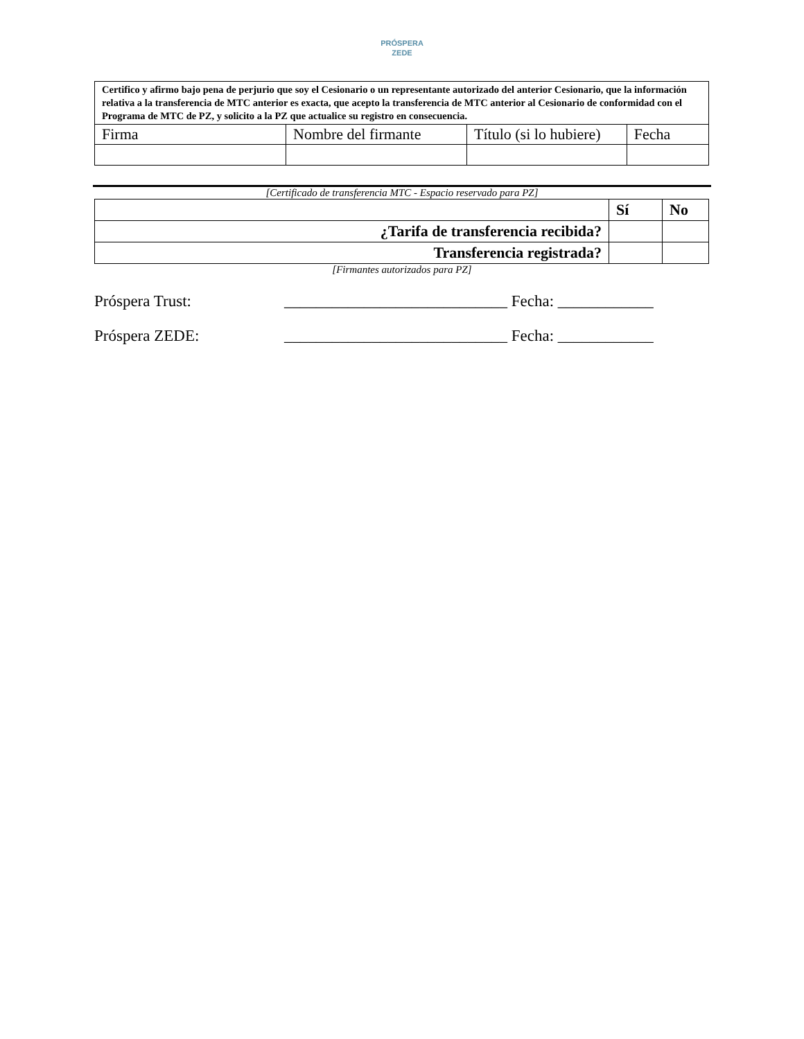PRÓSPERA
ZEDE
| Certifico y afirmo bajo pena de perjurio que soy el Cesionario o un representante autorizado del anterior Cesionario, que la información relativa a la transferencia de MTC anterior es exacta, que acepto la transferencia de MTC anterior al Cesionario de conformidad con el Programa de MTC de PZ, y solicito a la PZ que actualice su registro en consecuencia. | | | |
| Firma | Nombre del firmante | Título (si lo hubiere) | Fecha |
[Certificado de transferencia MTC - Espacio reservado para PZ]
| | Sí | No |
| ¿Tarifa de transferencia recibida? | | |
| Transferencia registrada? | | |
[Firmantes autorizados para PZ]
Próspera Trust: ____________________________ Fecha: ____________
Próspera ZEDE: ____________________________ Fecha: ____________